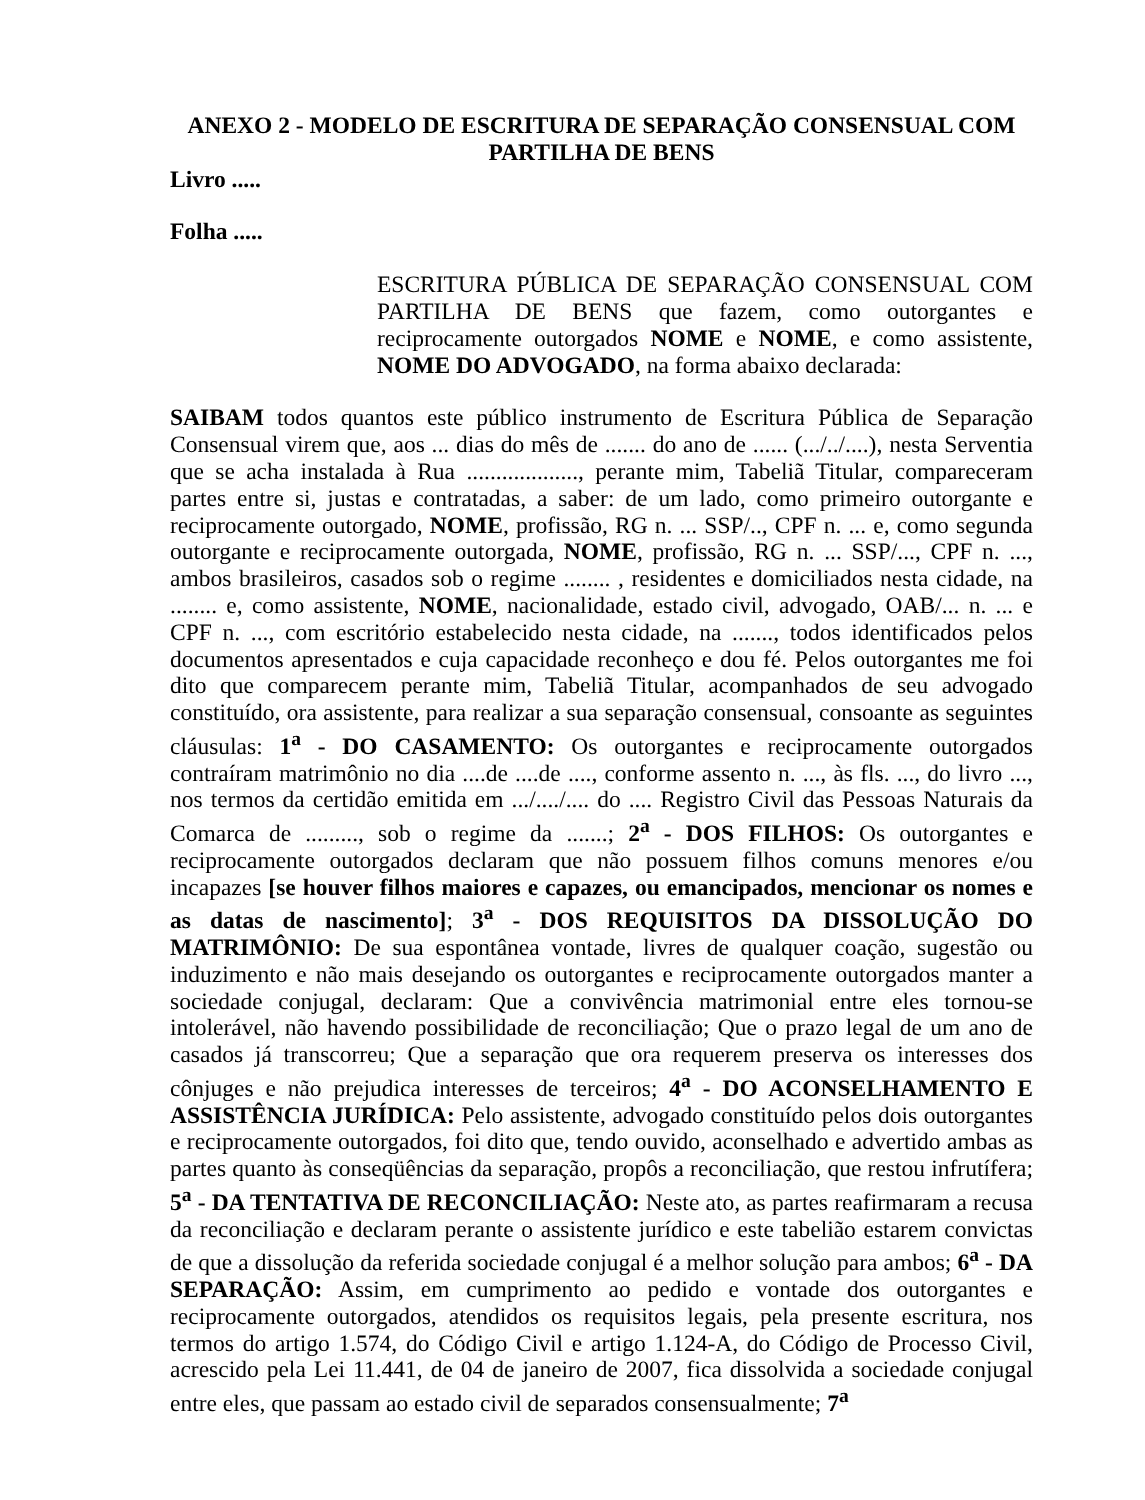ANEXO 2 - MODELO DE ESCRITURA DE SEPARAÇÃO CONSENSUAL COM PARTILHA DE BENS
Livro .....
Folha .....
ESCRITURA PÚBLICA DE SEPARAÇÃO CONSENSUAL COM PARTILHA DE BENS que fazem, como outorgantes e reciprocamente outorgados NOME e NOME, e como assistente, NOME DO ADVOGADO, na forma abaixo declarada:
SAIBAM todos quantos este público instrumento de Escritura Pública de Separação Consensual virem que, aos ... dias do mês de ....... do ano de ...... (.../../....), nesta Serventia que se acha instalada à Rua ..................., perante mim, Tabeliã Titular, compareceram partes entre si, justas e contratadas, a saber: de um lado, como primeiro outorgante e reciprocamente outorgado, NOME, profissão, RG n. ... SSP/.., CPF n. ... e, como segunda outorgante e reciprocamente outorgada, NOME, profissão, RG n. ... SSP/..., CPF n. ..., ambos brasileiros, casados sob o regime ........ , residentes e domiciliados nesta cidade, na ........ e, como assistente, NOME, nacionalidade, estado civil, advogado, OAB/... n. ... e CPF n. ..., com escritório estabelecido nesta cidade, na ......., todos identificados pelos documentos apresentados e cuja capacidade reconheço e dou fé. Pelos outorgantes me foi dito que comparecem perante mim, Tabeliã Titular, acompanhados de seu advogado constituído, ora assistente, para realizar a sua separação consensual, consoante as seguintes cláusulas: 1<sup>a</sup> - DO CASAMENTO: Os outorgantes e reciprocamente outorgados contraíram matrimônio no dia ....de ....de ...., conforme assento n. ..., às fls. ..., do livro ..., nos termos da certidão emitida em .../..../.... do .... Registro Civil das Pessoas Naturais da Comarca de ........., sob o regime da .......; 2<sup>a</sup> - DOS FILHOS: Os outorgantes e reciprocamente outorgados declaram que não possuem filhos comuns menores e/ou incapazes [se houver filhos maiores e capazes, ou emancipados, mencionar os nomes e as datas de nascimento]; 3<sup>a</sup> - DOS REQUISITOS DA DISSOLUÇÃO DO MATRIMÔNIO: De sua espontânea vontade, livres de qualquer coação, sugestão ou induzimento e não mais desejando os outorgantes e reciprocamente outorgados manter a sociedade conjugal, declaram: Que a convivência matrimonial entre eles tornou-se intolerável, não havendo possibilidade de reconciliação; Que o prazo legal de um ano de casados já transcorreu; Que a separação que ora requerem preserva os interesses dos cônjuges e não prejudica interesses de terceiros; 4<sup>a</sup> - DO ACONSELHAMENTO E ASSISTÊNCIA JURÍDICA: Pelo assistente, advogado constituído pelos dois outorgantes e reciprocamente outorgados, foi dito que, tendo ouvido, aconselhado e advertido ambas as partes quanto às conseqüências da separação, propôs a reconciliação, que restou infrutífera; 5<sup>a</sup> - DA TENTATIVA DE RECONCILIAÇÃO: Neste ato, as partes reafirmaram a recusa da reconciliação e declaram perante o assistente jurídico e este tabelião estarem convictas de que a dissolução da referida sociedade conjugal é a melhor solução para ambos; 6<sup>a</sup> - DA SEPARAÇÃO: Assim, em cumprimento ao pedido e vontade dos outorgantes e reciprocamente outorgados, atendidos os requisitos legais, pela presente escritura, nos termos do artigo 1.574, do Código Civil e artigo 1.124-A, do Código de Processo Civil, acrescido pela Lei 11.441, de 04 de janeiro de 2007, fica dissolvida a sociedade conjugal entre eles, que passam ao estado civil de separados consensualmente; 7<sup>a</sup>